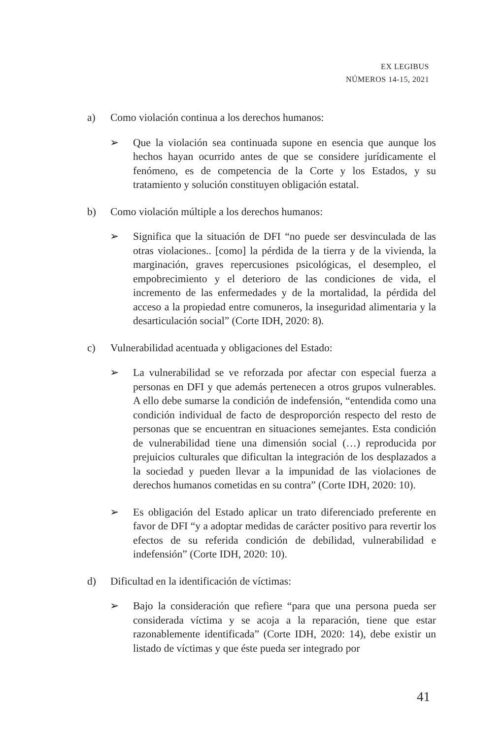EX LEGIBUS
NÚMEROS 14-15, 2021
a) Como violación continua a los derechos humanos:
➢ Que la violación sea continuada supone en esencia que aunque los hechos hayan ocurrido antes de que se considere jurídicamente el fenómeno, es de competencia de la Corte y los Estados, y su tratamiento y solución constituyen obligación estatal.
b) Como violación múltiple a los derechos humanos:
➢ Significa que la situación de DFI “no puede ser desvinculada de las otras violaciones.. [como] la pérdida de la tierra y de la vivienda, la marginación, graves repercusiones psicológicas, el desempleo, el empobrecimiento y el deterioro de las condiciones de vida, el incremento de las enfermedades y de la mortalidad, la pérdida del acceso a la propiedad entre comuneros, la inseguridad alimentaria y la desarticulación social” (Corte IDH, 2020: 8).
c) Vulnerabilidad acentuada y obligaciones del Estado:
➢ La vulnerabilidad se ve reforzada por afectar con especial fuerza a personas en DFI y que además pertenecen a otros grupos vulnerables. A ello debe sumarse la condición de indefensión, “entendida como una condición individual de facto de desproporción respecto del resto de personas que se encuentran en situaciones semejantes. Esta condición de vulnerabilidad tiene una dimensión social (…) reproducida por prejuicios culturales que dificultan la integración de los desplazados a la sociedad y pueden llevar a la impunidad de las violaciones de derechos humanos cometidas en su contra” (Corte IDH, 2020: 10).
➢ Es obligación del Estado aplicar un trato diferenciado preferente en favor de DFI “y a adoptar medidas de carácter positivo para revertir los efectos de su referida condición de debilidad, vulnerabilidad e indefensión” (Corte IDH, 2020: 10).
d) Dificultad en la identificación de víctimas:
➢ Bajo la consideración que refiere “para que una persona pueda ser considerada víctima y se acoja a la reparación, tiene que estar razonablemente identificada” (Corte IDH, 2020: 14), debe existir un listado de víctimas y que éste pueda ser integrado por
41